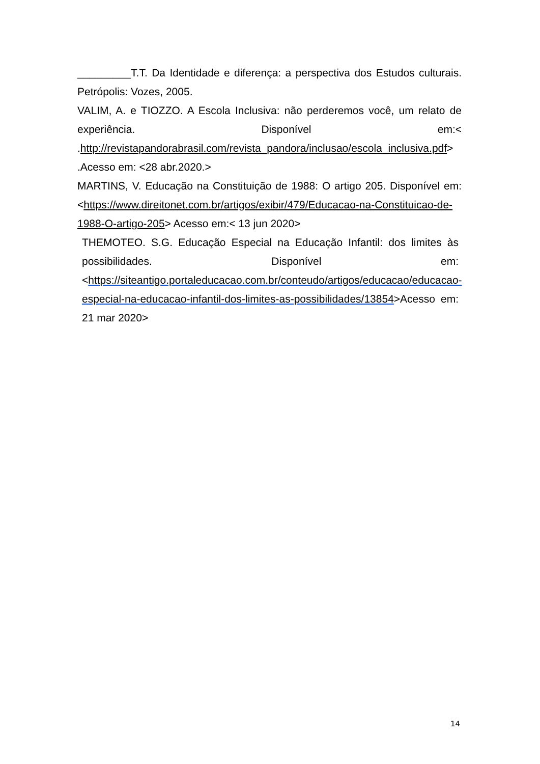_________T.T. Da Identidade e diferença: a perspectiva dos Estudos culturais. Petrópolis: Vozes, 2005.
VALIM, A. e TIOZZO. A Escola Inclusiva: não perderemos você, um relato de experiência. Disponível em:< .http://revistapandorabrasil.com/revista_pandora/inclusao/escola_inclusiva.pdf> .Acesso em: <28 abr.2020.>
MARTINS, V. Educação na Constituição de 1988: O artigo 205. Disponível em:<https://www.direitonet.com.br/artigos/exibir/479/Educacao-na-Constituicao-de-1988-O-artigo-205> Acesso em:< 13 jun 2020>
THEMOTEO. S.G. Educação Especial na Educação Infantil: dos limites às possibilidades. Disponível em:<https://siteantigo.portaleducacao.com.br/conteudo/artigos/educacao/educacao-especial-na-educacao-infantil-dos-limites-as-possibilidades/13854>Acesso em: 21 mar 2020>
14